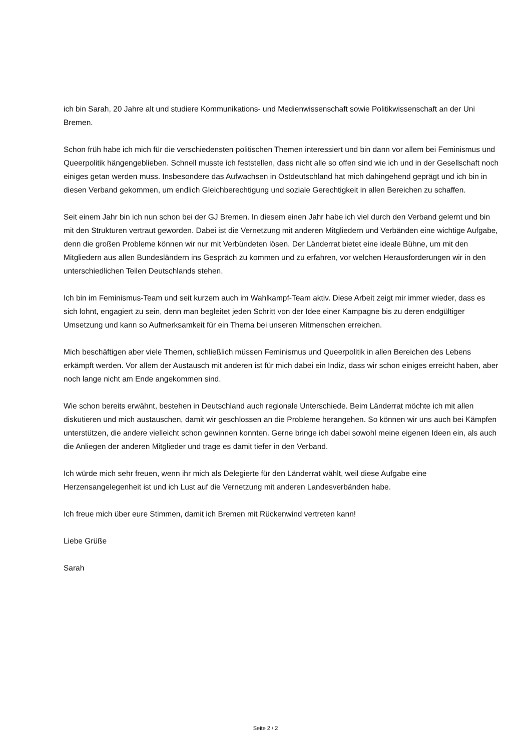ich bin Sarah, 20 Jahre alt und studiere Kommunikations- und Medienwissenschaft sowie Politikwissenschaft an der Uni Bremen.
Schon früh habe ich mich für die verschiedensten politischen Themen interessiert und bin dann vor allem bei Feminismus und Queerpolitik hängengeblieben. Schnell musste ich feststellen, dass nicht alle so offen sind wie ich und in der Gesellschaft noch einiges getan werden muss. Insbesondere das Aufwachsen in Ostdeutschland hat mich dahingehend geprägt und ich bin in diesen Verband gekommen, um endlich Gleichberechtigung und soziale Gerechtigkeit in allen Bereichen zu schaffen.
Seit einem Jahr bin ich nun schon bei der GJ Bremen. In diesem einen Jahr habe ich viel durch den Verband gelernt und bin mit den Strukturen vertraut geworden. Dabei ist die Vernetzung mit anderen Mitgliedern und Verbänden eine wichtige Aufgabe, denn die großen Probleme können wir nur mit Verbündeten lösen. Der Länderrat bietet eine ideale Bühne, um mit den Mitgliedern aus allen Bundesländern ins Gespräch zu kommen und zu erfahren, vor welchen Herausforderungen wir in den unterschiedlichen Teilen Deutschlands stehen.
Ich bin im Feminismus-Team und seit kurzem auch im Wahlkampf-Team aktiv. Diese Arbeit zeigt mir immer wieder, dass es sich lohnt, engagiert zu sein, denn man begleitet jeden Schritt von der Idee einer Kampagne bis zu deren endgültiger Umsetzung und kann so Aufmerksamkeit für ein Thema bei unseren Mitmenschen erreichen.
Mich beschäftigen aber viele Themen, schließlich müssen Feminismus und Queerpolitik in allen Bereichen des Lebens erkämpft werden. Vor allem der Austausch mit anderen ist für mich dabei ein Indiz, dass wir schon einiges erreicht haben, aber noch lange nicht am Ende angekommen sind.
Wie schon bereits erwähnt, bestehen in Deutschland auch regionale Unterschiede. Beim Länderrat möchte ich mit allen diskutieren und mich austauschen, damit wir geschlossen an die Probleme herangehen. So können wir uns auch bei Kämpfen unterstützen, die andere vielleicht schon gewinnen konnten. Gerne bringe ich dabei sowohl meine eigenen Ideen ein, als auch die Anliegen der anderen Mitglieder und trage es damit tiefer in den Verband.
Ich würde mich sehr freuen, wenn ihr mich als Delegierte für den Länderrat wählt, weil diese Aufgabe eine Herzensangelegenheit ist und ich Lust auf die Vernetzung mit anderen Landesverbänden habe.
Ich freue mich über eure Stimmen, damit ich Bremen mit Rückenwind vertreten kann!
Liebe Grüße
Sarah
Seite 2 / 2